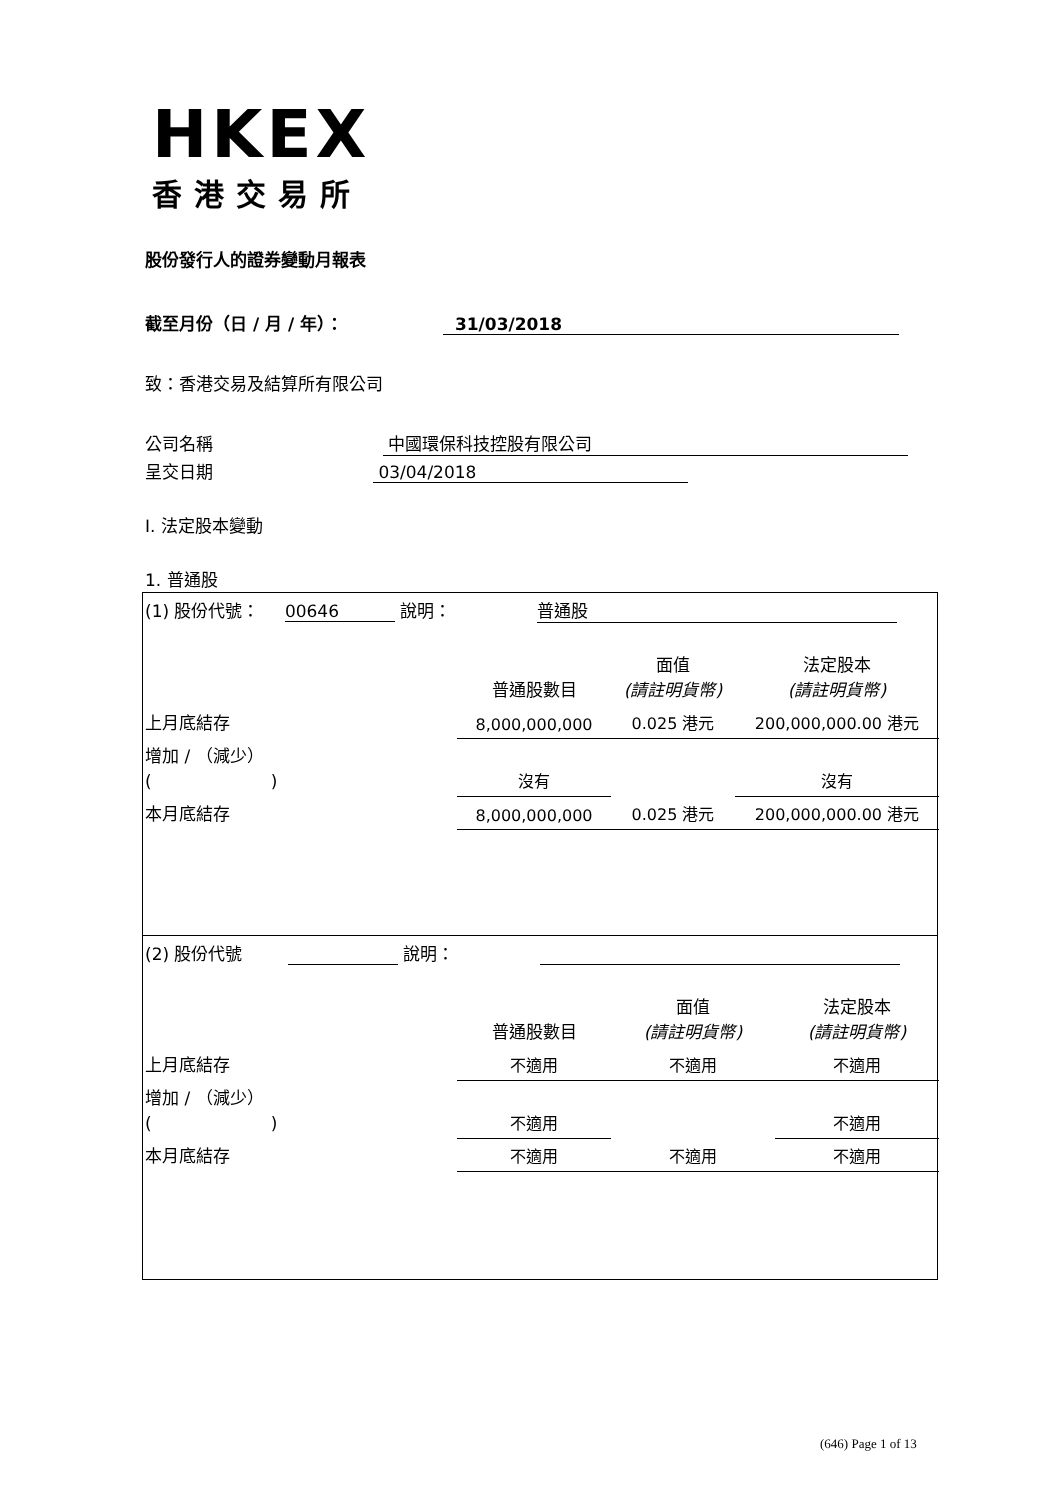HKEX
香港交易所
股份發行人的證券變動月報表
截至月份（日 / 月 / 年）： 31/03/2018
致：香港交易及結算所有限公司
公司名稱 中國環保科技控股有限公司
呈交日期 03/04/2018
I. 法定股本變動
1. 普通股
| (1) 股份代號： 00646 說明： 普通股 | | | |
| | 普通股數目 | 面值 (請註明貨幣) | 法定股本 (請註明貨幣) |
| 上月底結存 | 8,000,000,000 | 0.025 港元 | 200,000,000.00 港元 |
| 增加 / （減少） ( ) | 沒有 | | 沒有 |
| 本月底結存 | 8,000,000,000 | 0.025 港元 | 200,000,000.00 港元 |
| (2) 股份代號 說明： | | | |
| | 普通股數目 | 面值 (請註明貨幣) | 法定股本 (請註明貨幣) |
| 上月底結存 | 不適用 | 不適用 | 不適用 |
| 增加 / （減少） ( ) | 不適用 | | 不適用 |
| 本月底結存 | 不適用 | 不適用 | 不適用 |
(646) Page 1 of 13